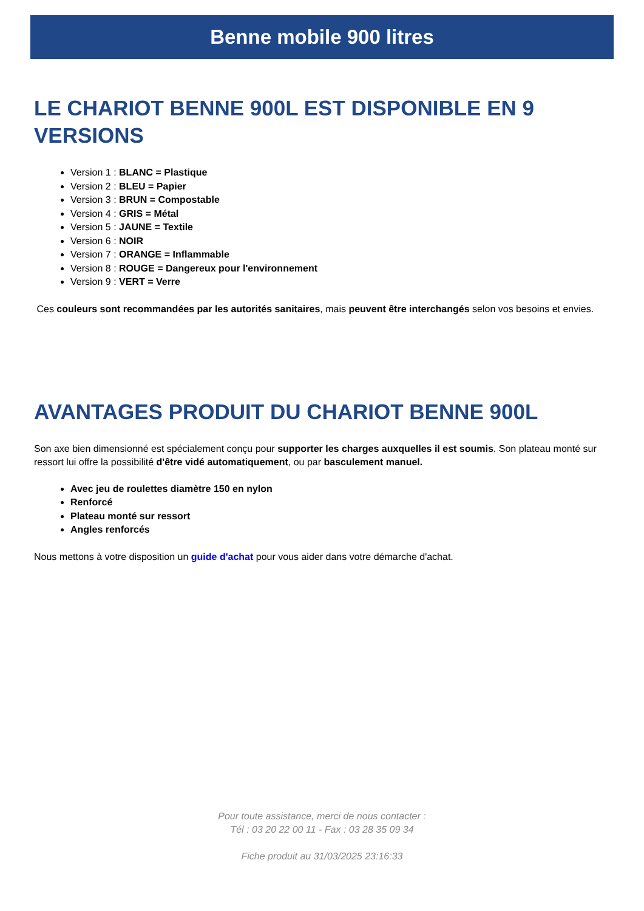Benne mobile 900 litres
LE CHARIOT BENNE 900L EST DISPONIBLE EN 9 VERSIONS
Version 1 : BLANC = Plastique
Version 2 : BLEU = Papier
Version 3 : BRUN = Compostable
Version 4 : GRIS = Métal
Version 5 : JAUNE = Textile
Version 6 : NOIR
Version 7 : ORANGE = Inflammable
Version 8 : ROUGE = Dangereux pour l'environnement
Version 9 : VERT = Verre
Ces couleurs sont recommandées par les autorités sanitaires, mais peuvent être interchangés selon vos besoins et envies.
AVANTAGES PRODUIT DU CHARIOT BENNE 900L
Son axe bien dimensionné est spécialement conçu pour supporter les charges auxquelles il est soumis. Son plateau monté sur ressort lui offre la possibilité d'être vidé automatiquement, ou par basculement manuel.
Avec jeu de roulettes diamètre 150 en nylon
Renforcé
Plateau monté sur ressort
Angles renforcés
Nous mettons à votre disposition un guide d'achat pour vous aider dans votre démarche d'achat.
Pour toute assistance, merci de nous contacter :
Tél : 03 20 22 00 11 - Fax : 03 28 35 09 34
Fiche produit au 31/03/2025 23:16:33